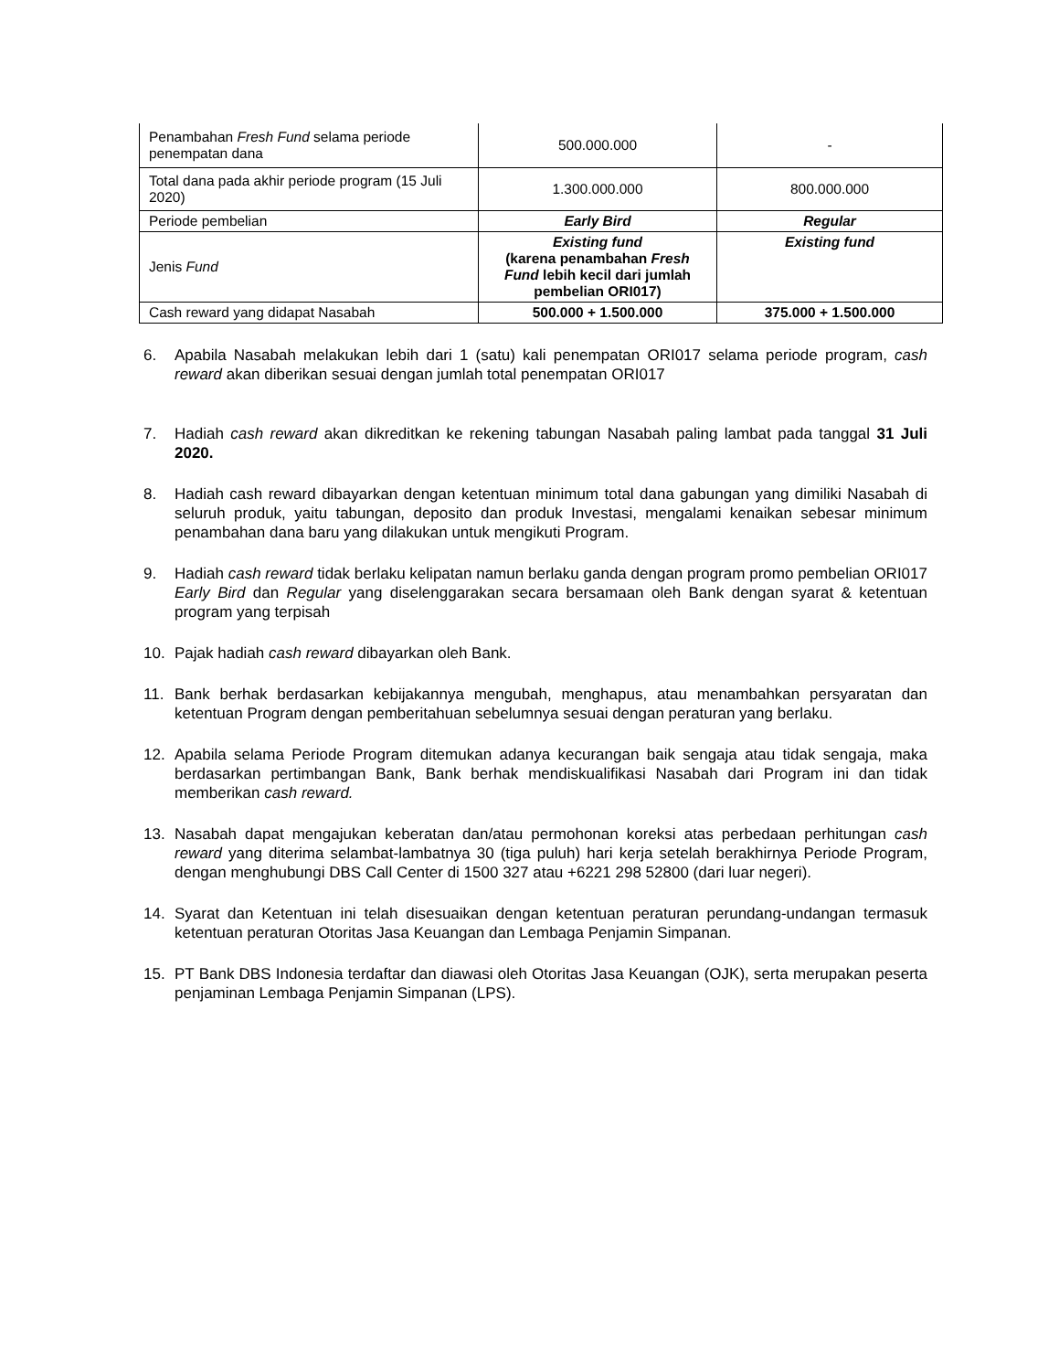| Penambahan Fresh Fund selama periode penempatan dana | 500.000.000 | - |
| Total dana pada akhir periode program (15 Juli 2020) | 1.300.000.000 | 800.000.000 |
| Periode pembelian | Early Bird | Regular |
| Jenis Fund | Existing fund (karena penambahan Fresh Fund lebih kecil dari jumlah pembelian ORI017) | Existing fund |
| Cash reward yang didapat Nasabah | 500.000 + 1.500.000 | 375.000 + 1.500.000 |
6. Apabila Nasabah melakukan lebih dari 1 (satu) kali penempatan ORI017 selama periode program, cash reward akan diberikan sesuai dengan jumlah total penempatan ORI017
7. Hadiah cash reward akan dikreditkan ke rekening tabungan Nasabah paling lambat pada tanggal 31 Juli 2020.
8. Hadiah cash reward dibayarkan dengan ketentuan minimum total dana gabungan yang dimiliki Nasabah di seluruh produk, yaitu tabungan, deposito dan produk Investasi, mengalami kenaikan sebesar minimum penambahan dana baru yang dilakukan untuk mengikuti Program.
9. Hadiah cash reward tidak berlaku kelipatan namun berlaku ganda dengan program promo pembelian ORI017 Early Bird dan Regular yang diselenggarakan secara bersamaan oleh Bank dengan syarat & ketentuan program yang terpisah
10. Pajak hadiah cash reward dibayarkan oleh Bank.
11. Bank berhak berdasarkan kebijakannya mengubah, menghapus, atau menambahkan persyaratan dan ketentuan Program dengan pemberitahuan sebelumnya sesuai dengan peraturan yang berlaku.
12. Apabila selama Periode Program ditemukan adanya kecurangan baik sengaja atau tidak sengaja, maka berdasarkan pertimbangan Bank, Bank berhak mendiskualifikasi Nasabah dari Program ini dan tidak memberikan cash reward.
13. Nasabah dapat mengajukan keberatan dan/atau permohonan koreksi atas perbedaan perhitungan cash reward yang diterima selambat-lambatnya 30 (tiga puluh) hari kerja setelah berakhirnya Periode Program, dengan menghubungi DBS Call Center di 1500 327 atau +6221 298 52800 (dari luar negeri).
14. Syarat dan Ketentuan ini telah disesuaikan dengan ketentuan peraturan perundang-undangan termasuk ketentuan peraturan Otoritas Jasa Keuangan dan Lembaga Penjamin Simpanan.
15. PT Bank DBS Indonesia terdaftar dan diawasi oleh Otoritas Jasa Keuangan (OJK), serta merupakan peserta penjaminan Lembaga Penjamin Simpanan (LPS).